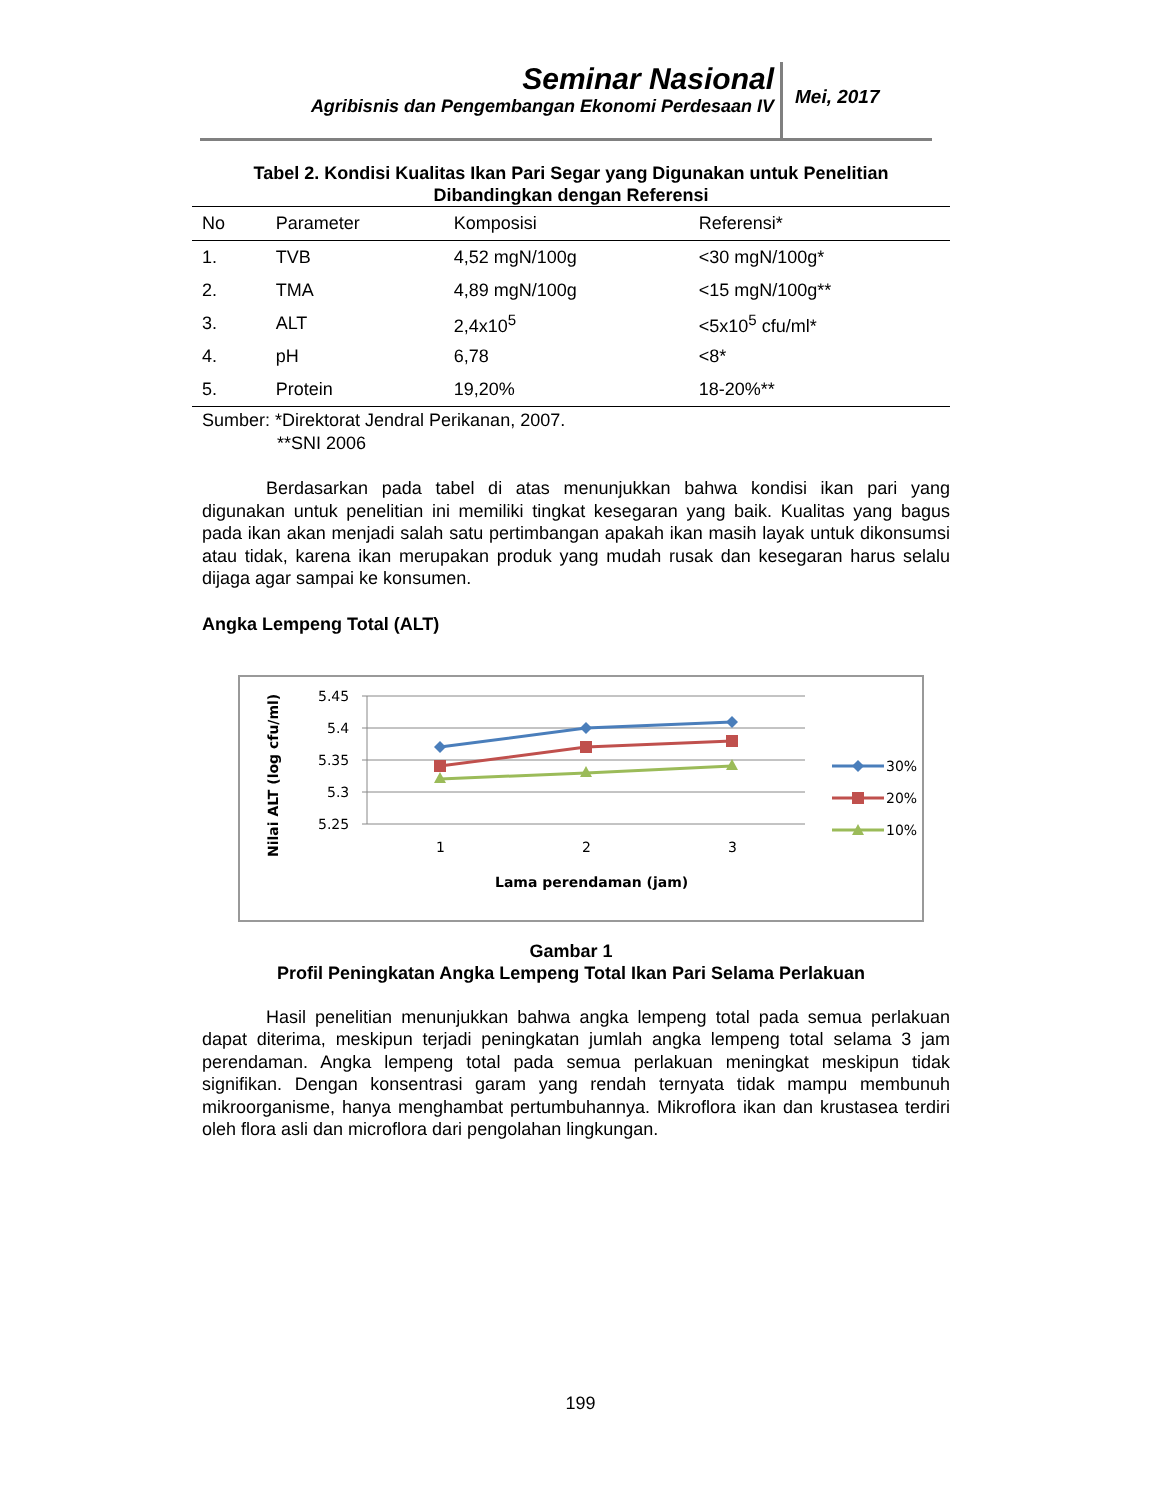Seminar Nasional
Agribisnis dan Pengembangan Ekonomi Perdesaan IV
Mei, 2017
Tabel 2. Kondisi Kualitas Ikan Pari Segar yang Digunakan untuk Penelitian
Dibandingkan dengan Referensi
| No | Parameter | Komposisi | Referensi* |
| --- | --- | --- | --- |
| 1. | TVB | 4,52 mgN/100g | <30 mgN/100g* |
| 2. | TMA | 4,89 mgN/100g | <15 mgN/100g** |
| 3. | ALT | 2,4x10<sup>5</sup> | <5x10<sup>5</sup> cfu/ml* |
| 4. | pH | 6,78 | <8* |
| 5. | Protein | 19,20% | 18-20%** |
Sumber: *Direktorat Jendral Perikanan, 2007.
**SNI 2006
Berdasarkan pada tabel di atas menunjukkan bahwa kondisi ikan pari yang digunakan untuk penelitian ini memiliki tingkat kesegaran yang baik. Kualitas yang bagus pada ikan akan menjadi salah satu pertimbangan apakah ikan masih layak untuk dikonsumsi atau tidak, karena ikan merupakan produk yang mudah rusak dan kesegaran harus selalu dijaga agar sampai ke konsumen.
Angka Lempeng Total (ALT)
5.45
5.4
5.35
5.3
5.25
1
2
3
Lama perendaman (jam)
Nilai ALT (log cfu/ml)
30%
20%
10%
Gambar 1
Profil Peningkatan Angka Lempeng Total Ikan Pari Selama Perlakuan
Hasil penelitian menunjukkan bahwa angka lempeng total pada semua perlakuan dapat diterima, meskipun terjadi peningkatan jumlah angka lempeng total selama 3 jam perendaman. Angka lempeng total pada semua perlakuan meningkat meskipun tidak signifikan. Dengan konsentrasi garam yang rendah ternyata tidak mampu membunuh mikroorganisme, hanya menghambat pertumbuhannya. Mikroflora ikan dan krustasea terdiri oleh flora asli dan microflora dari pengolahan lingkungan.
199